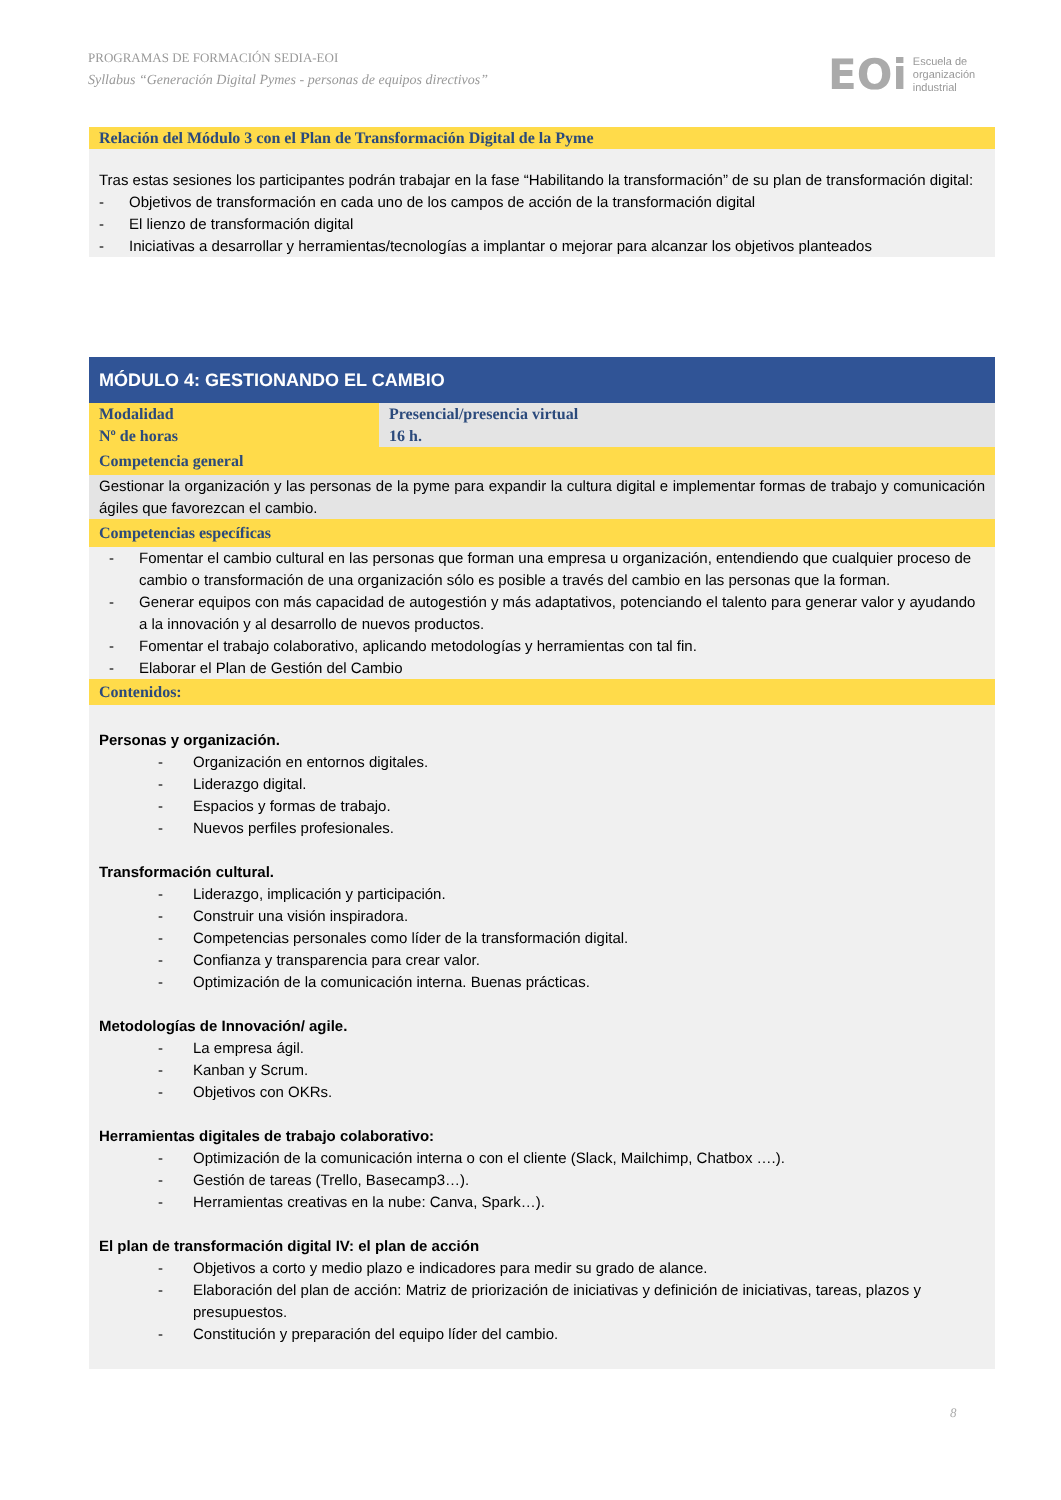PROGRAMAS DE FORMACIÓN SEDIA-EOI
Syllabus “Generación Digital Pymes - personas de equipos directivos”
EOi Escuela de
organización
industrial
| Relación del Módulo 3 con el Plan de Transformación Digital de la Pyme |
| --- |
| Tras estas sesiones los participantes podrán trabajar en la fase “Habilitando la transformación” de su plan de transformación digital: - Objetivos de transformación en cada uno de los campos de acción de la transformación digital - El lienzo de transformación digital - Iniciativas a desarrollar y herramientas/tecnologías a implantar o mejorar para alcanzar los objetivos planteados |
| MÓDULO 4: GESTIONANDO EL CAMBIO | |
| --- | --- |
| Modalidad | Presencial/presencia virtual |
| Nº de horas | 16 h. |
| Competencia general | |
| Gestionar la organización y las personas de la pyme para expandir la cultura digital e implementar formas de trabajo y comunicación ágiles que favorezcan el cambio. | |
| Competencias específicas | |
| - Fomentar el cambio cultural en las personas que forman una empresa u organización, entendiendo que cualquier proceso de cambio o transformación de una organización sólo es posible a través del cambio en las personas que la forman. - Generar equipos con más capacidad de autogestión y más adaptativos, potenciando el talento para generar valor y ayudando a la innovación y al desarrollo de nuevos productos. - Fomentar el trabajo colaborativo, aplicando metodologías y herramientas con tal fin. - Elaborar el Plan de Gestión del Cambio | |
| Contenidos: | |
| Personas y organización. - Organización en entornos digitales. - Liderazgo digital. - Espacios y formas de trabajo. - Nuevos perfiles profesionales. Transformación cultural. - Liderazgo, implicación y participación. - Construir una visión inspiradora. - Competencias personales como líder de la transformación digital. - Confianza y transparencia para crear valor. - Optimización de la comunicación interna. Buenas prácticas. Metodologías de Innovación/ agile. - La empresa ágil. - Kanban y Scrum. - Objetivos con OKRs. Herramientas digitales de trabajo colaborativo: - Optimización de la comunicación interna o con el cliente (Slack, Mailchimp, Chatbox ….). - Gestión de tareas (Trello, Basecamp3…). - Herramientas creativas en la nube: Canva, Spark…). El plan de transformación digital IV: el plan de acción - Objetivos a corto y medio plazo e indicadores para medir su grado de alance. - Elaboración del plan de acción: Matriz de priorización de iniciativas y definición de iniciativas, tareas, plazos y presupuestos. - Constitución y preparación del equipo líder del cambio. | |
8